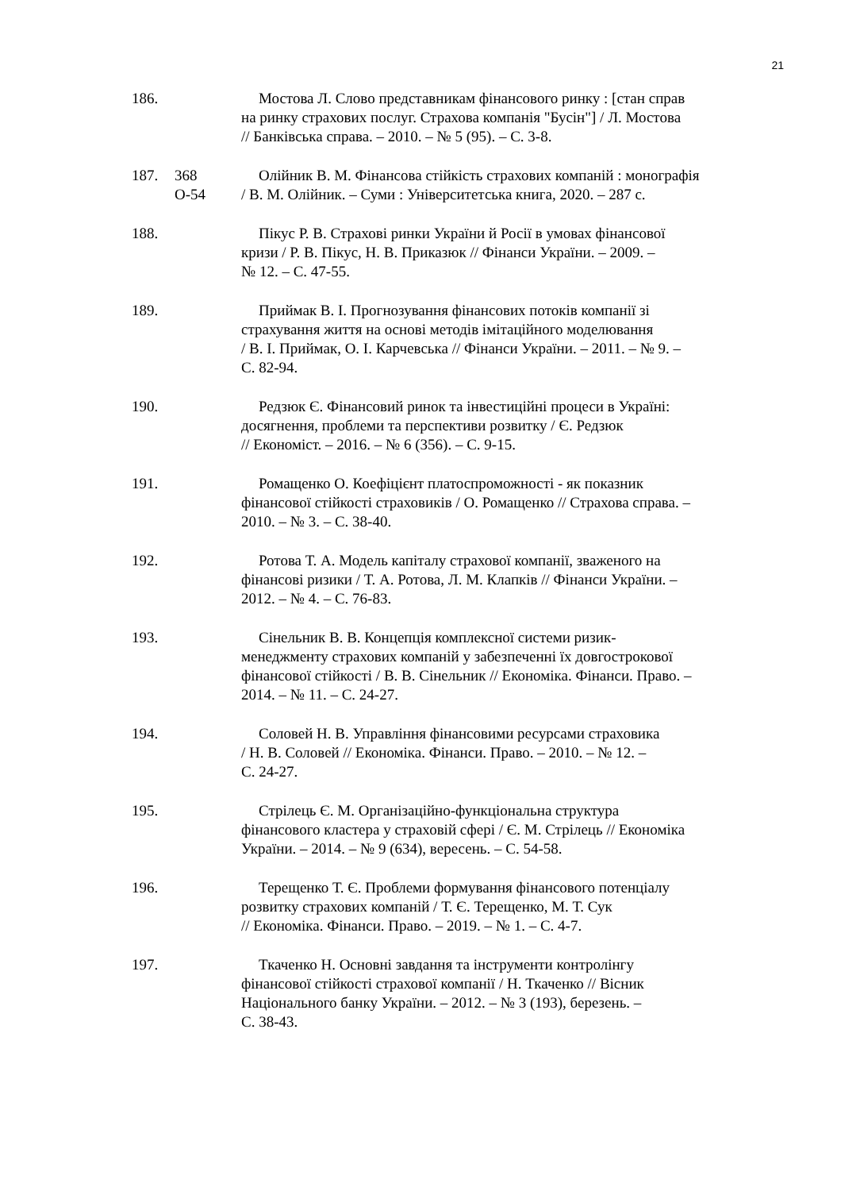21
186. Мостова Л. Слово представникам фінансового ринку : [стан справ
на ринку страхових послуг. Страхова компанія "Бусін"] / Л. Мостова
// Банківська справа. – 2010. – № 5 (95). – С. 3-8.
187. 368
О-54
Олійник В. М. Фінансова стійкість страхових компаній : монографія
/ В. М. Олійник. – Суми : Університетська книга, 2020. – 287 с.
188. Пікус Р. В. Страхові ринки України й Росії в умовах фінансової
кризи / Р. В. Пікус, Н. В. Приказюк // Фінанси України. – 2009. –
№ 12. – С. 47-55.
189. Приймак В. І. Прогнозування фінансових потоків компанії зі
страхування життя на основі методів імітаційного моделювання
/ В. І. Приймак, О. І. Карчевська // Фінанси України. – 2011. – № 9. –
С. 82-94.
190. Редзюк Є. Фінансовий ринок та інвестиційні процеси в Україні:
досягнення, проблеми та перспективи розвитку / Є. Редзюк
// Економіст. – 2016. – № 6 (356). – С. 9-15.
191. Ромащенко О. Коефіцієнт платоспроможності - як показник
фінансової стійкості страховиків / О. Ромащенко // Страхова справа. –
2010. – № 3. – С. 38-40.
192. Ротова Т. А. Модель капіталу страхової компанії, зваженого на
фінансові ризики / Т. А. Ротова, Л. М. Клапків // Фінанси України. –
2012. – № 4. – С. 76-83.
193. Сінельник В. В. Концепція комплексної системи ризик-
менеджменту страхових компаній у забезпеченні їх довгострокової
фінансової стійкості / В. В. Сінельник // Економіка. Фінанси. Право. –
2014. – № 11. – С. 24-27.
194. Соловей Н. В. Управління фінансовими ресурсами страховика
/ Н. В. Соловей // Економіка. Фінанси. Право. – 2010. – № 12. –
С. 24-27.
195. Стрілець Є. М. Організаційно-функціональна структура
фінансового кластера у страховій сфері / Є. М. Стрілець // Економіка
України. – 2014. – № 9 (634), вересень. – С. 54-58.
196. Терещенко Т. Є. Проблеми формування фінансового потенціалу
розвитку страхових компаній / Т. Є. Терещенко, М. Т. Сук
// Економіка. Фінанси. Право. – 2019. – № 1. – С. 4-7.
197. Ткаченко Н. Основні завдання та інструменти контролінгу
фінансової стійкості страхової компанії / Н. Ткаченко // Вісник
Національного банку України. – 2012. – № 3 (193), березень. –
С. 38-43.